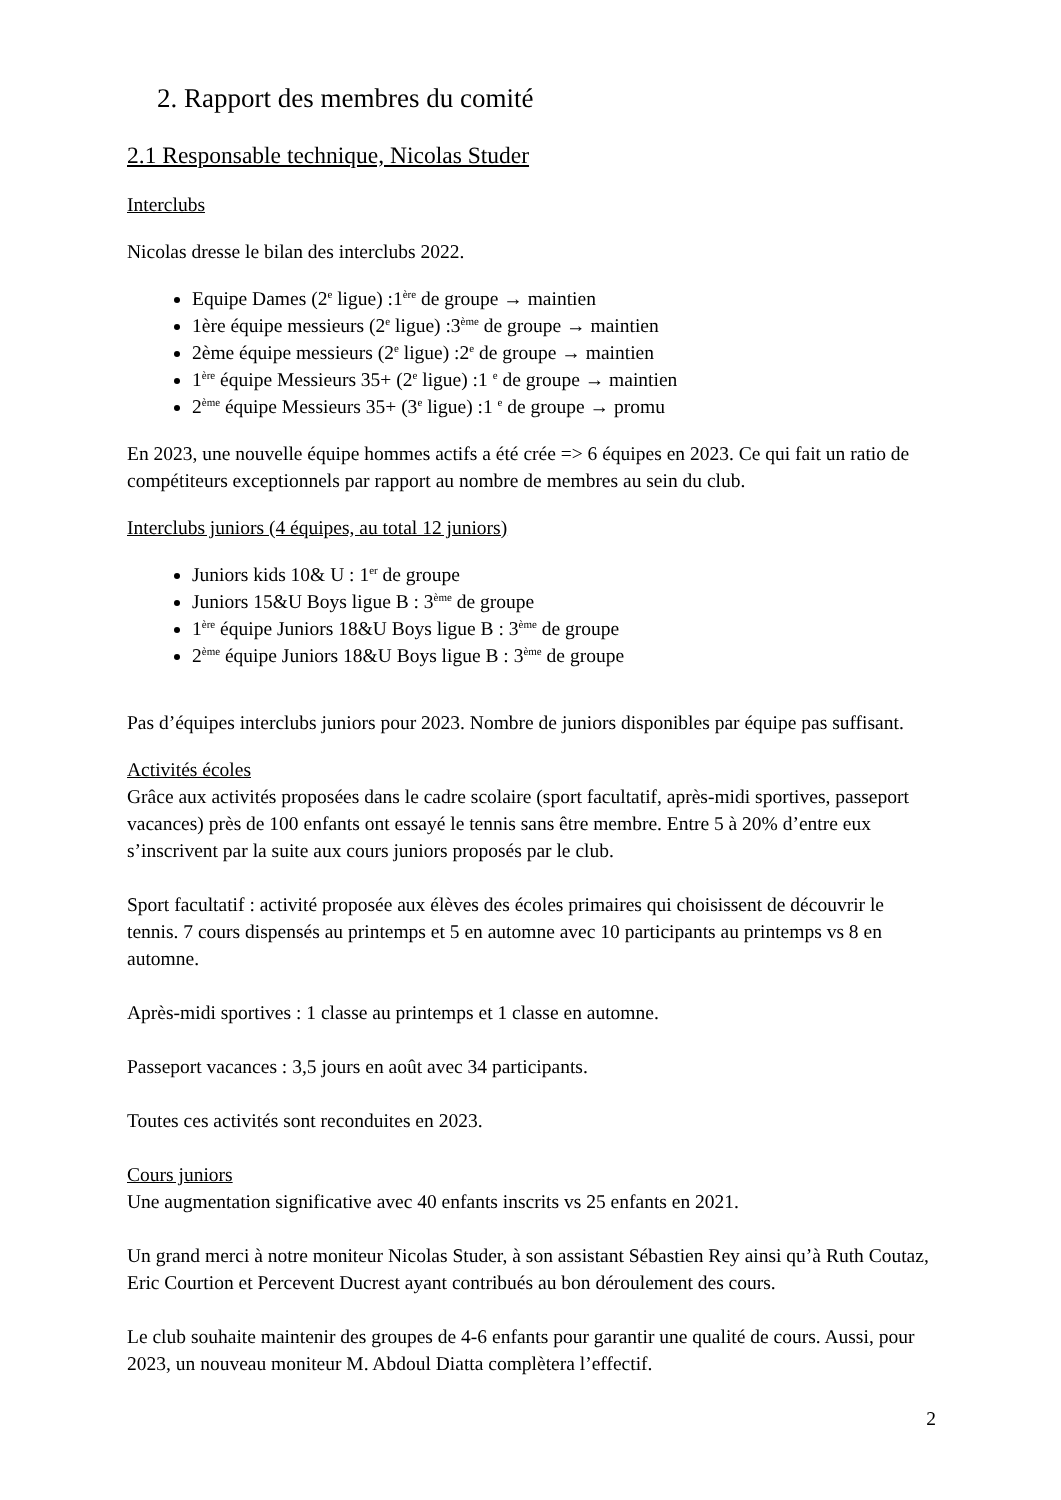2. Rapport des membres du comité
2.1 Responsable technique, Nicolas Studer
Interclubs
Nicolas dresse le bilan des interclubs 2022.
Equipe Dames (2<sup>e</sup> ligue) :1<sup>ère</sup> de groupe → maintien
1ère équipe messieurs (2<sup>e</sup> ligue) :3<sup>ème</sup> de groupe → maintien
2ème équipe messieurs (2<sup>e</sup> ligue) :2<sup>e</sup> de groupe → maintien
1<sup>ère</sup> équipe Messieurs 35+ (2<sup>e</sup> ligue) :1 <sup>e</sup> de groupe → maintien
2<sup>ème</sup> équipe Messieurs 35+ (3<sup>e</sup> ligue) :1 <sup>e</sup> de groupe → promu
En 2023, une nouvelle équipe hommes actifs a été crée => 6 équipes en 2023. Ce qui fait un ratio de compétiteurs exceptionnels par rapport au nombre de membres au sein du club.
Interclubs juniors (4 équipes, au total 12 juniors)
Juniors kids 10& U : 1<sup>er</sup> de groupe
Juniors 15&U Boys ligue B : 3<sup>ème</sup> de groupe
1<sup>ère</sup> équipe Juniors 18&U Boys ligue B : 3<sup>ème</sup> de groupe
2<sup>ème</sup> équipe Juniors 18&U Boys ligue B : 3<sup>ème</sup> de groupe
Pas d’équipes interclubs juniors pour 2023. Nombre de juniors disponibles par équipe pas suffisant.
Activités écoles
Grâce aux activités proposées dans le cadre scolaire (sport facultatif, après-midi sportives, passeport vacances) près de 100 enfants ont essayé le tennis sans être membre. Entre 5 à 20% d’entre eux s’inscrivent par la suite aux cours juniors proposés par le club.
Sport facultatif : activité proposée aux élèves des écoles primaires qui choisissent de découvrir le tennis. 7 cours dispensés au printemps et 5 en automne avec 10 participants au printemps vs 8 en automne.
Après-midi sportives : 1 classe au printemps et 1 classe en automne.
Passeport vacances : 3,5 jours en août avec 34 participants.
Toutes ces activités sont reconduites en 2023.
Cours juniors
Une augmentation significative avec 40 enfants inscrits vs 25 enfants en 2021.
Un grand merci à notre moniteur Nicolas Studer, à son assistant Sébastien Rey ainsi qu’à Ruth Coutaz, Eric Courtion et Percevent Ducrest ayant contribués au bon déroulement des cours.
Le club souhaite maintenir des groupes de 4-6 enfants pour garantir une qualité de cours. Aussi, pour 2023, un nouveau moniteur M. Abdoul Diatta complètera l’effectif.
2